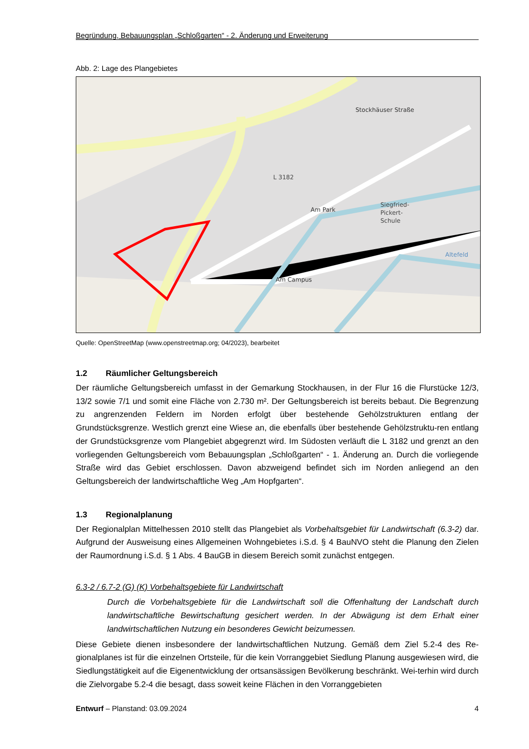Begründung, Bebauungsplan „Schloßgarten“ - 2. Änderung und Erweiterung
Abb. 2: Lage des Plangebietes
L 3182
Siegfried-
Pickert-
Schule
Am Campus
Am Park
Stockhäuser Straße
Altefeld
Quelle: OpenStreetMap (www.openstreetmap.org; 04/2023), bearbeitet
1.2 Räumlicher Geltungsbereich
Der räumliche Geltungsbereich umfasst in der Gemarkung Stockhausen, in der Flur 16 die Flurstücke 12/3, 13/2 sowie 7/1 und somit eine Fläche von 2.730 m². Der Geltungsbereich ist bereits bebaut. Die Begrenzung zu angrenzenden Feldern im Norden erfolgt über bestehende Gehölzstrukturen entlang der Grundstücksgrenze. Westlich grenzt eine Wiese an, die ebenfalls über bestehende Gehölzstruktu-ren entlang der Grundstücksgrenze vom Plangebiet abgegrenzt wird. Im Südosten verläuft die L 3182 und grenzt an den vorliegenden Geltungsbereich vom Bebauungsplan „Schloßgarten“ - 1. Änderung an. Durch die vorliegende Straße wird das Gebiet erschlossen. Davon abzweigend befindet sich im Norden anliegend an den Geltungsbereich der landwirtschaftliche Weg „Am Hopfgarten“.
1.3 Regionalplanung
Der Regionalplan Mittelhessen 2010 stellt das Plangebiet als Vorbehaltsgebiet für Landwirtschaft (6.3-2) dar. Aufgrund der Ausweisung eines Allgemeinen Wohngebietes i.S.d. § 4 BauNVO steht die Planung den Zielen der Raumordnung i.S.d. § 1 Abs. 4 BauGB in diesem Bereich somit zunächst entgegen.
6.3-2 / 6.7-2 (G) (K) Vorbehaltsgebiete für Landwirtschaft
Durch die Vorbehaltsgebiete für die Landwirtschaft soll die Offenhaltung der Landschaft durch landwirtschaftliche Bewirtschaftung gesichert werden. In der Abwägung ist dem Erhalt einer landwirtschaftlichen Nutzung ein besonderes Gewicht beizumessen.
Diese Gebiete dienen insbesondere der landwirtschaftlichen Nutzung. Gemäß dem Ziel 5.2-4 des Re-gionalplanes ist für die einzelnen Ortsteile, für die kein Vorranggebiet Siedlung Planung ausgewiesen wird, die Siedlungstätigkeit auf die Eigenentwicklung der ortsansässigen Bevölkerung beschränkt. Wei-terhin wird durch die Zielvorgabe 5.2-4 die besagt, dass soweit keine Flächen in den Vorranggebieten
Entwurf – Planstand: 03.09.2024 4